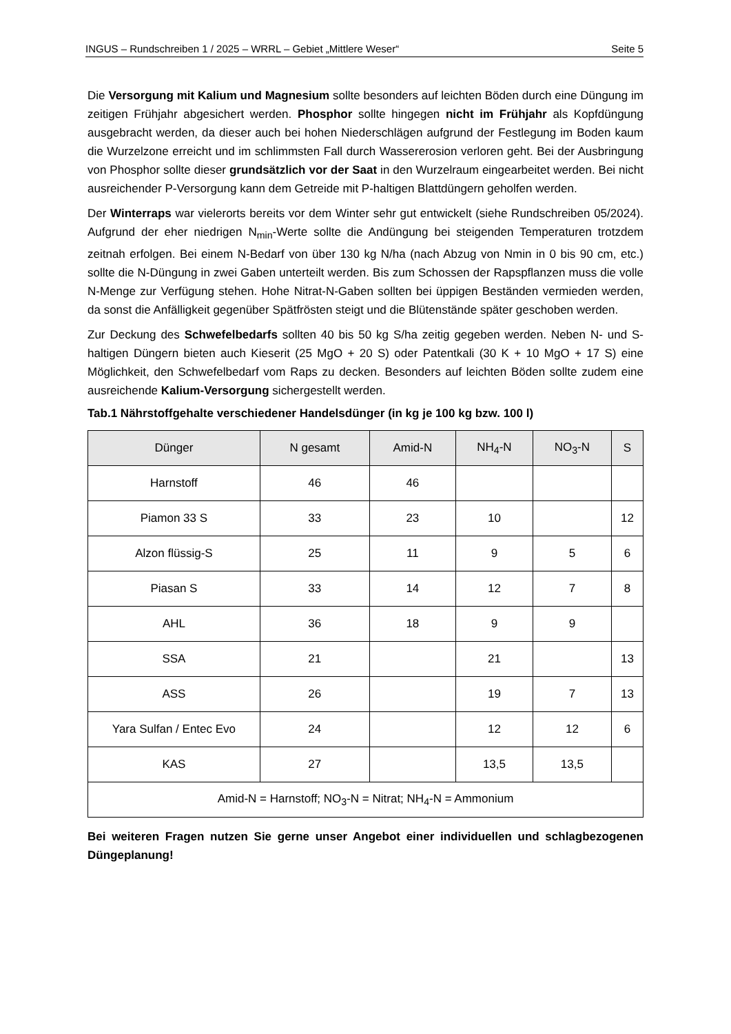INGUS – Rundschreiben 1 / 2025 – WRRL – Gebiet „Mittlere Weser“Seite 5
Die Versorgung mit Kalium und Magnesium sollte besonders auf leichten Böden durch eine Düngung im zeitigen Frühjahr abgesichert werden. Phosphor sollte hingegen nicht im Frühjahr als Kopfdüngung ausgebracht werden, da dieser auch bei hohen Niederschlägen aufgrund der Festlegung im Boden kaum die Wurzelzone erreicht und im schlimmsten Fall durch Wassererosion verloren geht. Bei der Ausbringung von Phosphor sollte dieser grundsätzlich vor der Saat in den Wurzelraum eingearbeitet werden. Bei nicht ausreichender P-Versorgung kann dem Getreide mit P-haltigen Blattdüngern geholfen werden.
Der Winterraps war vielerorts bereits vor dem Winter sehr gut entwickelt (siehe Rundschreiben 05/2024). Aufgrund der eher niedrigen N<sub>min</sub>-Werte sollte die Andüngung bei steigenden Temperaturen trotzdem zeitnah erfolgen. Bei einem N-Bedarf von über 130 kg N/ha (nach Abzug von Nmin in 0 bis 90 cm, etc.) sollte die N-Düngung in zwei Gaben unterteilt werden. Bis zum Schossen der Rapspflanzen muss die volle N-Menge zur Verfügung stehen. Hohe Nitrat-N-Gaben sollten bei üppigen Beständen vermieden werden, da sonst die Anfälligkeit gegenüber Spätfrösten steigt und die Blütenstände später geschoben werden.
Zur Deckung des Schwefelbedarfs sollten 40 bis 50 kg S/ha zeitig gegeben werden. Neben N- und S-haltigen Düngern bieten auch Kieserit (25 MgO + 20 S) oder Patentkali (30 K + 10 MgO + 17 S) eine Möglichkeit, den Schwefelbedarf vom Raps zu decken. Besonders auf leichten Böden sollte zudem eine ausreichende Kalium-Versorgung sichergestellt werden.
Tab.1 Nährstoffgehalte verschiedener Handelsdünger (in kg je 100 kg bzw. 100 l)
| Dünger | N gesamt | Amid-N | NH<sub>4</sub>-N | NO<sub>3</sub>-N | S |
| --- | --- | --- | --- | --- | --- |
| Harnstoff | 46 | 46 | | | |
| Piamon 33 S | 33 | 23 | 10 | | 12 |
| Alzon flüssig-S | 25 | 11 | 9 | 5 | 6 |
| Piasan S | 33 | 14 | 12 | 7 | 8 |
| AHL | 36 | 18 | 9 | 9 | |
| SSA | 21 | | 21 | | 13 |
| ASS | 26 | | 19 | 7 | 13 |
| Yara Sulfan / Entec Evo | 24 | | 12 | 12 | 6 |
| KAS | 27 | | 13,5 | 13,5 | |
| Amid-N = Harnstoff; NO<sub>3</sub>-N = Nitrat; NH<sub>4</sub>-N = Ammonium | | | | | |
Bei weiteren Fragen nutzen Sie gerne unser Angebot einer individuellen und schlagbezogenen Düngeplanung!